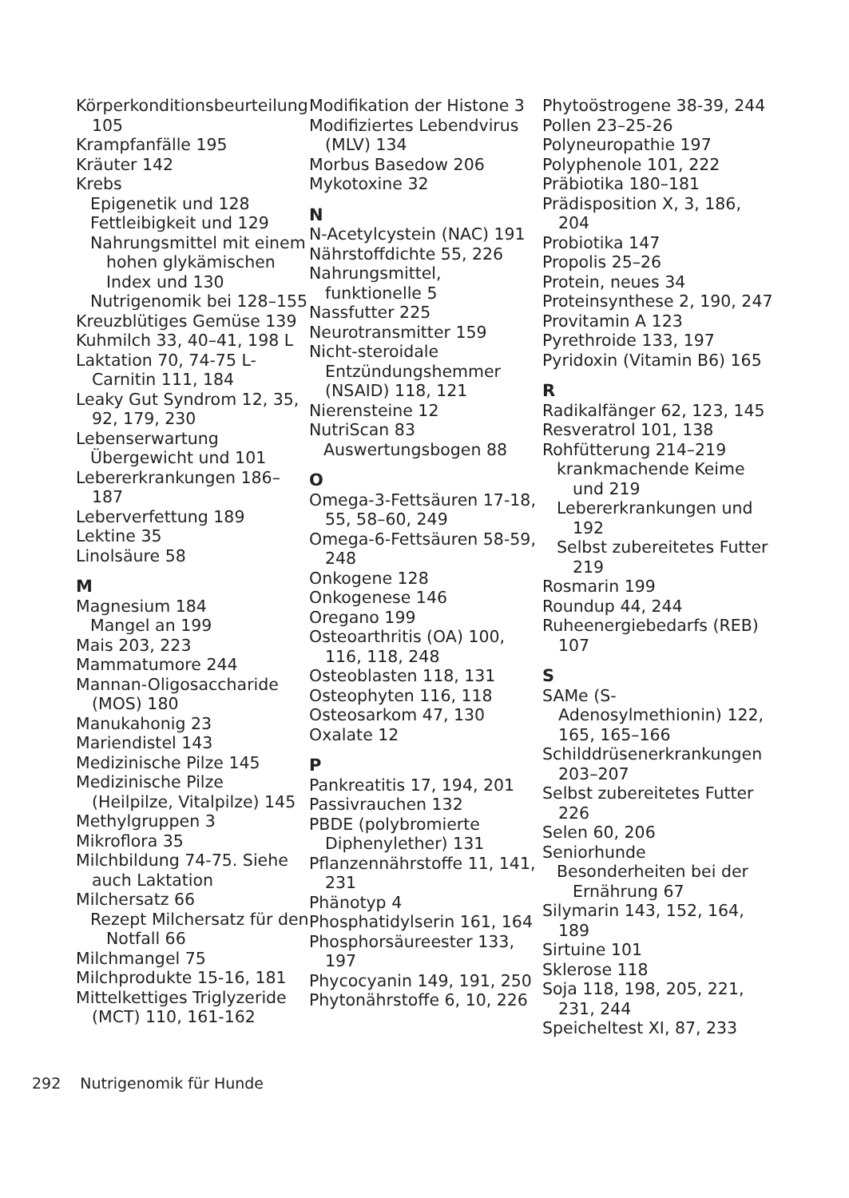Körperkonditionsbeurteilung 105
Krampfanfälle 195
Kräuter 142
Krebs
Epigenetik und 128
Fettleibigkeit und 129
Nahrungsmittel mit einem hohen glykämischen Index und 130
Nutrigenomik bei 128–155
Kreuzblütiges Gemüse 139
Kuhmilch 33, 40–41, 198 L
Laktation 70, 74-75 L-Carnitin 111, 184
Leaky Gut Syndrom 12, 35, 92, 179, 230
Lebenserwartung
Übergewicht und 101
Lebererkrankungen 186–187
Leberverfettung 189
Lektine 35
Linolsäure 58
M
Magnesium 184
Mangel an 199
Mais 203, 223
Mammatumore 244
Mannan-Oligosaccharide (MOS) 180
Manukahonig 23
Mariendistel 143
Medizinische Pilze 145
Medizinische Pilze (Heilpilze, Vitalpilze) 145
Methylgruppen 3
Mikroflora 35
Milchbildung 74-75. Siehe auch Laktation
Milchersatz 66
Rezept Milchersatz für den Notfall 66
Milchmangel 75
Milchprodukte 15-16, 181
Mittelkettiges Triglyzeride (MCT) 110, 161-162
Modifikation der Histone 3
Modifiziertes Lebendvirus (MLV) 134
Morbus Basedow 206
Mykotoxine 32
N
N-Acetylcystein (NAC) 191
Nährstoffdichte 55, 226
Nahrungsmittel, funktionelle 5
Nassfutter 225
Neurotransmitter 159
Nicht-steroidale Entzündungshemmer (NSAID) 118, 121
Nierensteine 12
NutriScan 83
Auswertungsbogen 88
O
Omega-3-Fettsäuren 17-18, 55, 58–60, 249
Omega-6-Fettsäuren 58-59, 248
Onkogene 128
Onkogenese 146
Oregano 199
Osteoarthritis (OA) 100, 116, 118, 248
Osteoblasten 118, 131
Osteophyten 116, 118
Osteosarkom 47, 130
Oxalate 12
P
Pankreatitis 17, 194, 201
Passivrauchen 132
PBDE (polybromierte Diphenylether) 131
Pflanzennährstoffe 11, 141, 231
Phänotyp 4
Phosphatidylserin 161, 164
Phosphorsäureester 133, 197
Phycocyanin 149, 191, 250
Phytonährstoffe 6, 10, 226
Phytoöstrogene 38-39, 244
Pollen 23–25-26
Polyneuropathie 197
Polyphenole 101, 222
Präbiotika 180–181
Prädisposition X, 3, 186, 204
Probiotika 147
Propolis 25–26
Protein, neues 34
Proteinsynthese 2, 190, 247
Provitamin A 123
Pyrethroide 133, 197
Pyridoxin (Vitamin B6) 165
R
Radikalfänger 62, 123, 145
Resveratrol 101, 138
Rohfütterung 214–219
krankmachende Keime und 219
Lebererkrankungen und 192
Selbst zubereitetes Futter 219
Rosmarin 199
Roundup 44, 244
Ruheenergiebedarfs (REB) 107
S
SAMe (S-Adenosylmethionin) 122, 165, 165–166
Schilddrüsenerkrankungen 203–207
Selbst zubereitetes Futter 226
Selen 60, 206
Seniorhunde
Besonderheiten bei der Ernährung 67
Silymarin 143, 152, 164, 189
Sirtuine 101
Sklerose 118
Soja 118, 198, 205, 221, 231, 244
Speicheltest XI, 87, 233
292 Nutrigenomik für Hunde